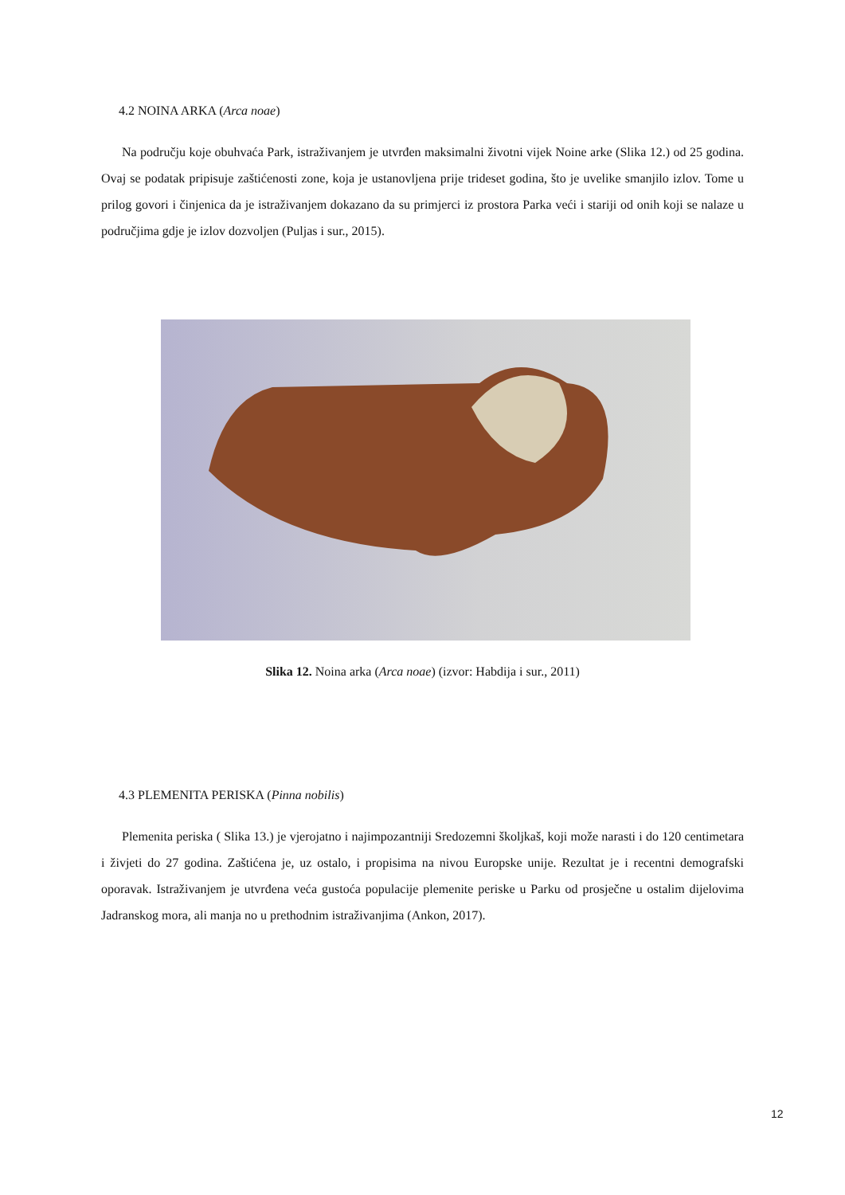4.2 NOINA ARKA (Arca noae)
Na području koje obuhvaća Park, istraživanjem je utvrđen maksimalni životni vijek Noine arke (Slika 12.) od 25 godina. Ovaj se podatak pripisuje zaštićenosti zone, koja je ustanovljena prije trideset godina, što je uvelike smanjilo izlov. Tome u prilog govori i činjenica da je istraživanjem dokazano da su primjerci iz prostora Parka veći i stariji od onih koji se nalaze u područjima gdje je izlov dozvoljen (Puljas i sur., 2015).
Slika 12. Noina arka (Arca noae) (izvor: Habdija i sur., 2011)
4.3 PLEMENITA PERISKA (Pinna nobilis)
Plemenita periska ( Slika 13.) je vjerojatno i najimpozantniji Sredozemni školjkaš, koji može narasti i do 120 centimetara i živjeti do 27 godina. Zaštićena je, uz ostalo, i propisima na nivou Europske unije. Rezultat je i recentni demografski oporavak. Istraživanjem je utvrđena veća gustoća populacije plemenite periske u Parku od prosječne u ostalim dijelovima Jadranskog mora, ali manja no u prethodnim istraživanjima (Ankon, 2017).
12